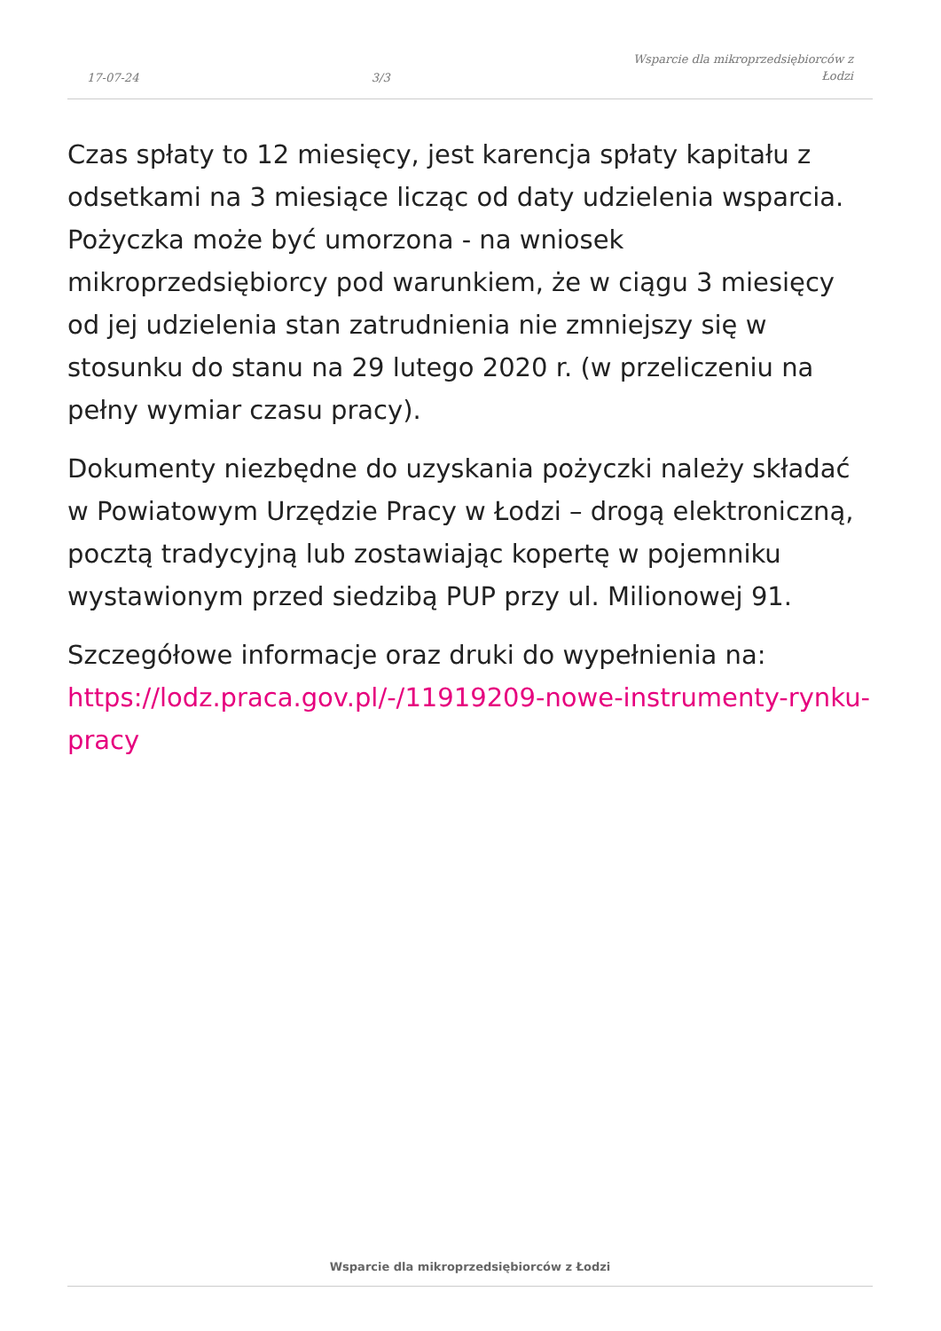17-07-24 3/3 Wsparcie dla mikroprzedsiębiorców z Łodzi
Czas spłaty to 12 miesięcy, jest karencja spłaty kapitału z odsetkami na 3 miesiące licząc od daty udzielenia wsparcia. Pożyczka może być umorzona - na wniosek mikroprzedsiębiorcy pod warunkiem, że w ciągu 3 miesięcy od jej udzielenia stan zatrudnienia nie zmniejszy się w stosunku do stanu na 29 lutego 2020 r. (w przeliczeniu na pełny wymiar czasu pracy).
Dokumenty niezbędne do uzyskania pożyczki należy składać w Powiatowym Urzędzie Pracy w Łodzi – drogą elektroniczną, pocztą tradycyjną lub zostawiając kopertę w pojemniku wystawionym przed siedzibą PUP przy ul. Milionowej 91.
Szczegółowe informacje oraz druki do wypełnienia na: https://lodz.praca.gov.pl/-/11919209-nowe-instrumenty-rynku-pracy
Wsparcie dla mikroprzedsiębiorców z Łodzi